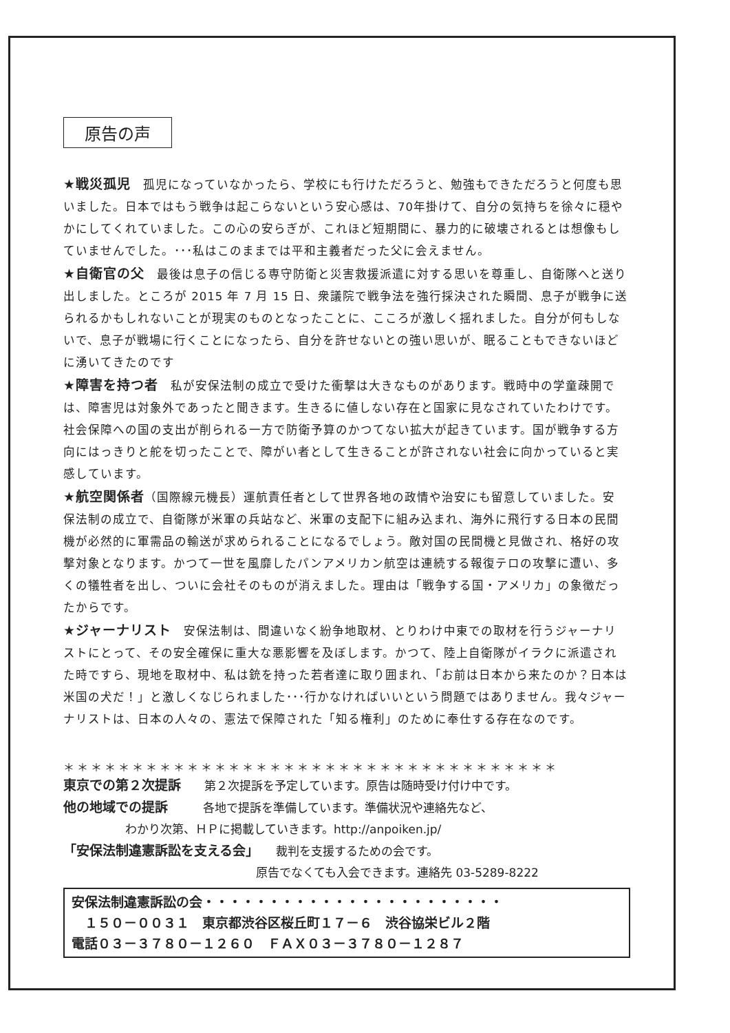原告の声
★戦災孤児　孤児になっていなかったら、学校にも行けただろうと、勉強もできただろうと何度も思いました。日本ではもう戦争は起こらないという安心感は、70年掛けて、自分の気持ちを徐々に穏やかにしてくれていました。この心の安らぎが、これほど短期間に、暴力的に破壊されるとは想像もしていませんでした。･･･私はこのままでは平和主義者だった父に会えません。
★自衛官の父　最後は息子の信じる専守防衛と災害救援派遣に対する思いを尊重し、自衛隊へと送り出しました。ところが 2015 年 7 月 15 日、衆議院で戦争法を強行採決された瞬間、息子が戦争に送られるかもしれないことが現実のものとなったことに、こころが激しく揺れました。自分が何もしないで、息子が戦場に行くことになったら、自分を許せないとの強い思いが、眠ることもできないほどに湧いてきたのです
★障害を持つ者　私が安保法制の成立で受けた衝撃は大きなものがあります。戦時中の学童疎開では、障害児は対象外であったと聞きます。生きるに値しない存在と国家に見なされていたわけです。社会保障への国の支出が削られる一方で防衛予算のかつてない拡大が起きています。国が戦争する方向にはっきりと舵を切ったことで、障がい者として生きることが許されない社会に向かっていると実感しています。
★航空関係者（国際線元機長）運航責任者として世界各地の政情や治安にも留意していました。安保法制の成立で、自衛隊が米軍の兵站など、米軍の支配下に組み込まれ、海外に飛行する日本の民間機が必然的に軍需品の輸送が求められることになるでしょう。敵対国の民間機と見做され、格好の攻撃対象となります。かつて一世を風靡したパンアメリカン航空は連続する報復テロの攻撃に遭い、多くの犠牲者を出し、ついに会社そのものが消えました。理由は「戦争する国・アメリカ」の象徴だったからです。
★ジャーナリスト　安保法制は、間違いなく紛争地取材、とりわけ中東での取材を行うジャーナリストにとって、その安全確保に重大な悪影響を及ぼします。かつて、陸上自衛隊がイラクに派遣された時ですら、現地を取材中、私は銃を持った若者達に取り囲まれ、「お前は日本から来たのか？日本は米国の犬だ！」と激しくなじられました･･･行かなければいいという問題ではありません。我々ジャーナリストは、日本の人々の、憲法で保障された「知る権利」のために奉仕する存在なのです。
＊＊＊＊＊＊＊＊＊＊＊＊＊＊＊＊＊＊＊＊＊＊＊＊＊＊＊＊＊＊＊＊＊＊＊＊
東京での第２次提訴　　第２次提訴を予定しています。原告は随時受け付け中です。
他の地域での提訴　　　各地で提訴を準備しています。準備状況や連絡先など、
わかり次第、ＨＰに掲載していきます。http://anpoiken.jp/
「安保法制違憲訴訟を支える会」　　裁判を支援するための会です。
原告でなくても入会できます。連絡先 03-5289-8222
安保法制違憲訴訟の会・・・・・・・・・・・・・・・・・・・・・・・
　１５０－００３１　東京都渋谷区桜丘町１７－６　渋谷協栄ビル２階
電話０３－３７８０－１２６０　ＦＡＸ０３－３７８０－１２８７